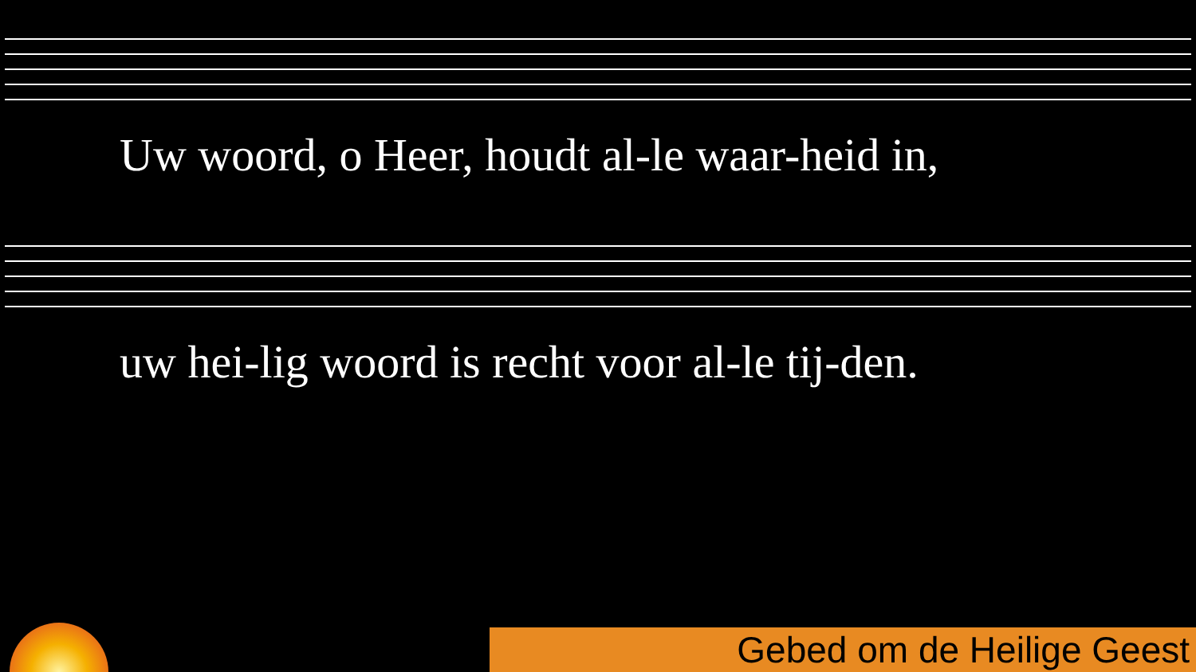Uw woord, o Heer, houdt al-le waar-heid in,
uw hei-lig woord is recht voor al-le tij-den.
Gebed om de Heilige Geest